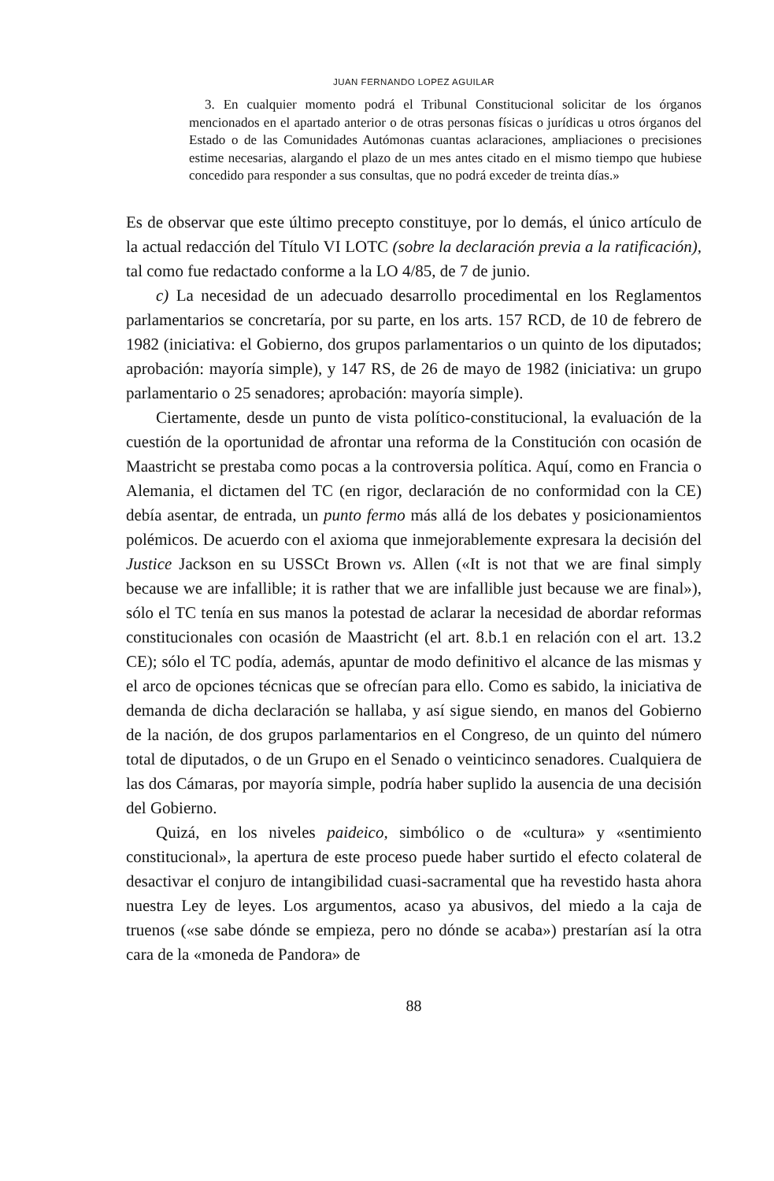JUAN FERNANDO LOPEZ AGUILAR
3. En cualquier momento podrá el Tribunal Constitucional solicitar de los órganos mencionados en el apartado anterior o de otras personas físicas o jurídicas u otros órganos del Estado o de las Comunidades Autómonas cuantas aclaraciones, ampliaciones o precisiones estime necesarias, alargando el plazo de un mes antes citado en el mismo tiempo que hubiese concedido para responder a sus consultas, que no podrá exceder de treinta días.»
Es de observar que este último precepto constituye, por lo demás, el único artículo de la actual redacción del Título VI LOTC (sobre la declaración previa a la ratificación), tal como fue redactado conforme a la LO 4/85, de 7 de junio.
c) La necesidad de un adecuado desarrollo procedimental en los Reglamentos parlamentarios se concretaría, por su parte, en los arts. 157 RCD, de 10 de febrero de 1982 (iniciativa: el Gobierno, dos grupos parlamentarios o un quinto de los diputados; aprobación: mayoría simple), y 147 RS, de 26 de mayo de 1982 (iniciativa: un grupo parlamentario o 25 senadores; aprobación: mayoría simple).
Ciertamente, desde un punto de vista político-constitucional, la evaluación de la cuestión de la oportunidad de afrontar una reforma de la Constitución con ocasión de Maastricht se prestaba como pocas a la controversia política. Aquí, como en Francia o Alemania, el dictamen del TC (en rigor, declaración de no conformidad con la CE) debía asentar, de entrada, un punto fermo más allá de los debates y posicionamientos polémicos. De acuerdo con el axioma que inmejorablemente expresara la decisión del Justice Jackson en su USSCt Brown vs. Allen («It is not that we are final simply because we are infallible; it is rather that we are infallible just because we are final»), sólo el TC tenía en sus manos la potestad de aclarar la necesidad de abordar reformas constitucionales con ocasión de Maastricht (el art. 8.b.1 en relación con el art. 13.2 CE); sólo el TC podía, además, apuntar de modo definitivo el alcance de las mismas y el arco de opciones técnicas que se ofrecían para ello. Como es sabido, la iniciativa de demanda de dicha declaración se hallaba, y así sigue siendo, en manos del Gobierno de la nación, de dos grupos parlamentarios en el Congreso, de un quinto del número total de diputados, o de un Grupo en el Senado o veinticinco senadores. Cualquiera de las dos Cámaras, por mayoría simple, podría haber suplido la ausencia de una decisión del Gobierno.
Quizá, en los niveles paideico, simbólico o de «cultura» y «sentimiento constitucional», la apertura de este proceso puede haber surtido el efecto colateral de desactivar el conjuro de intangibilidad cuasi-sacramental que ha revestido hasta ahora nuestra Ley de leyes. Los argumentos, acaso ya abusivos, del miedo a la caja de truenos («se sabe dónde se empieza, pero no dónde se acaba») prestarían así la otra cara de la «moneda de Pandora» de
88